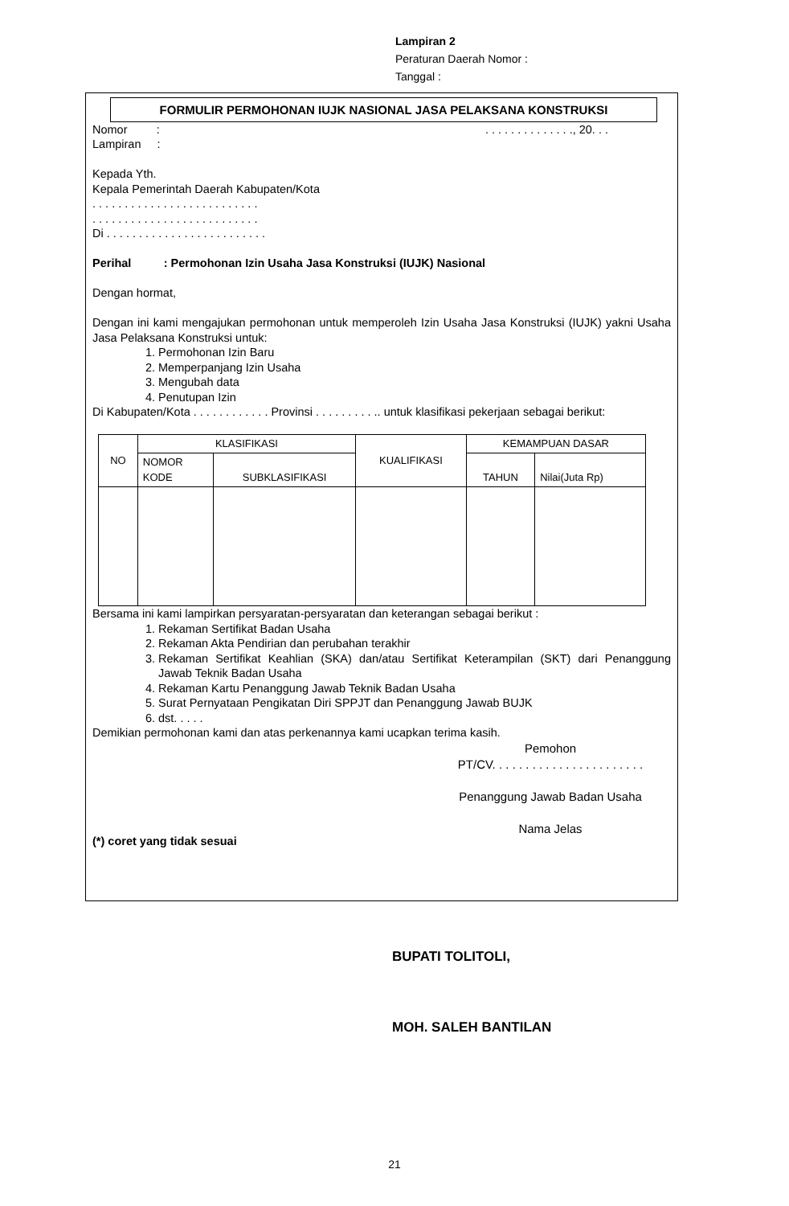Lampiran 2
Peraturan Daerah Nomor :
Tanggal :
FORMULIR PERMOHONAN IUJK NASIONAL JASA PELAKSANA KONSTRUKSI
Nomor : . . . . . . . . . . . . . ., 20. . .
Lampiran :
Kepada Yth.
Kepala Pemerintah Daerah Kabupaten/Kota
. . . . . . . . . . . . . . . . . . . . . . . . . .
. . . . . . . . . . . . . . . . . . . . . . . . . .
Di . . . . . . . . . . . . . . . . . . . . . . . . .
Perihal : Permohonan Izin Usaha Jasa Konstruksi (IUJK) Nasional
Dengan hormat,
Dengan ini kami mengajukan permohonan untuk memperoleh Izin Usaha Jasa Konstruksi (IUJK) yakni Usaha Jasa Pelaksana Konstruksi untuk:
1. Permohonan Izin Baru
2. Memperpanjang Izin Usaha
3. Mengubah data
4. Penutupan Izin
Di Kabupaten/Kota . . . . . . . . . . . . Provinsi . . . . . . . . . .. untuk klasifikasi pekerjaan sebagai berikut:
| NO | KLASIFIKASI | | KUALIFIKASI | KEMAMPUAN DASAR | |
| --- | --- | --- | --- | --- | --- |
| | NOMOR KODE | SUBKLASIFIKASI | | TAHUN | Nilai(Juta Rp) |
Bersama ini kami lampirkan persyaratan-persyaratan dan keterangan sebagai berikut :
1. Rekaman Sertifikat Badan Usaha
2. Rekaman Akta Pendirian dan perubahan terakhir
3. Rekaman Sertifikat Keahlian (SKA) dan/atau Sertifikat Keterampilan (SKT) dari Penanggung Jawab Teknik Badan Usaha
4. Rekaman Kartu Penanggung Jawab Teknik Badan Usaha
5. Surat Pernyataan Pengikatan Diri SPPJT dan Penanggung Jawab BUJK
6. dst. . . . .
Demikian permohonan kami dan atas perkenannya kami ucapkan terima kasih.
Pemohon
PT/CV. . . . . . . . . . . . . . . . . . . . . . .
Penanggung Jawab Badan Usaha
Nama Jelas
(*) coret yang tidak sesuai
BUPATI TOLITOLI,
MOH. SALEH BANTILAN
21